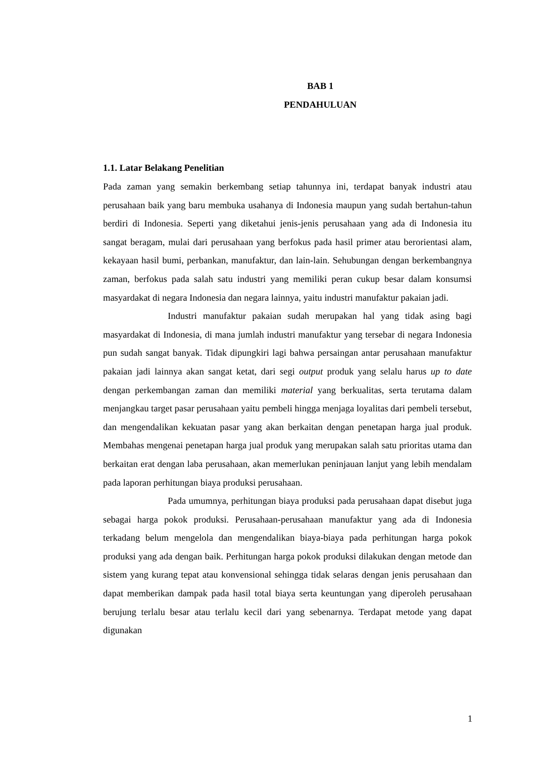BAB 1
PENDAHULUAN
1.1. Latar Belakang Penelitian
Pada zaman yang semakin berkembang setiap tahunnya ini, terdapat banyak industri atau perusahaan baik yang baru membuka usahanya di Indonesia maupun yang sudah bertahun-tahun berdiri di Indonesia. Seperti yang diketahui jenis-jenis perusahaan yang ada di Indonesia itu sangat beragam, mulai dari perusahaan yang berfokus pada hasil primer atau berorientasi alam, kekayaan hasil bumi, perbankan, manufaktur, dan lain-lain. Sehubungan dengan berkembangnya zaman, berfokus pada salah satu industri yang memiliki peran cukup besar dalam konsumsi masyardakat di negara Indonesia dan negara lainnya, yaitu industri manufaktur pakaian jadi.
Industri manufaktur pakaian sudah merupakan hal yang tidak asing bagi masyardakat di Indonesia, di mana jumlah industri manufaktur yang tersebar di negara Indonesia pun sudah sangat banyak. Tidak dipungkiri lagi bahwa persaingan antar perusahaan manufaktur pakaian jadi lainnya akan sangat ketat, dari segi output produk yang selalu harus up to date dengan perkembangan zaman dan memiliki material yang berkualitas, serta terutama dalam menjangkau target pasar perusahaan yaitu pembeli hingga menjaga loyalitas dari pembeli tersebut, dan mengendalikan kekuatan pasar yang akan berkaitan dengan penetapan harga jual produk. Membahas mengenai penetapan harga jual produk yang merupakan salah satu prioritas utama dan berkaitan erat dengan laba perusahaan, akan memerlukan peninjauan lanjut yang lebih mendalam pada laporan perhitungan biaya produksi perusahaan.
Pada umumnya, perhitungan biaya produksi pada perusahaan dapat disebut juga sebagai harga pokok produksi. Perusahaan-perusahaan manufaktur yang ada di Indonesia terkadang belum mengelola dan mengendalikan biaya-biaya pada perhitungan harga pokok produksi yang ada dengan baik. Perhitungan harga pokok produksi dilakukan dengan metode dan sistem yang kurang tepat atau konvensional sehingga tidak selaras dengan jenis perusahaan dan dapat memberikan dampak pada hasil total biaya serta keuntungan yang diperoleh perusahaan berujung terlalu besar atau terlalu kecil dari yang sebenarnya. Terdapat metode yang dapat digunakan
1